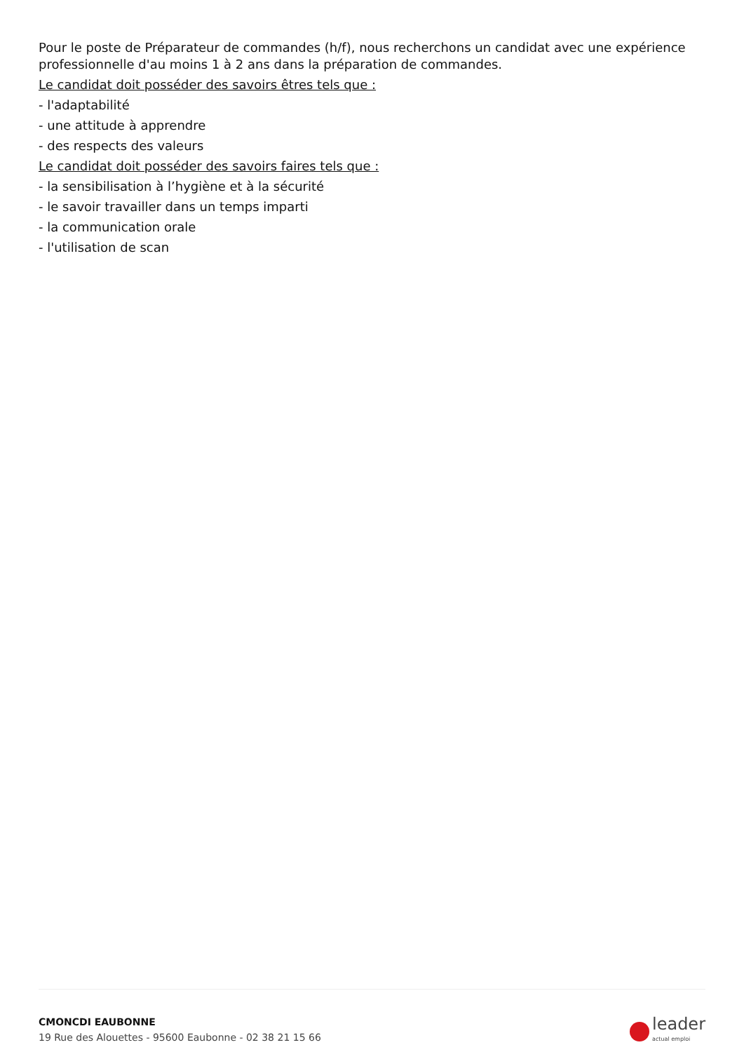Pour le poste de Préparateur de commandes (h/f), nous recherchons un candidat avec une expérience professionnelle d'au moins 1 à 2 ans dans la préparation de commandes.
Le candidat doit posséder des savoirs êtres tels que :
- l'adaptabilité
- une attitude à apprendre
- des respects des valeurs
Le candidat doit posséder des savoirs faires tels que :
- la sensibilisation à l’hygiène et à la sécurité
- le savoir travailler dans un temps imparti
- la communication orale
- l'utilisation de scan
CMONCDI EAUBONNE
19 Rue des Alouettes - 95600 Eaubonne - 02 38 21 15 66
leader
actual emploi